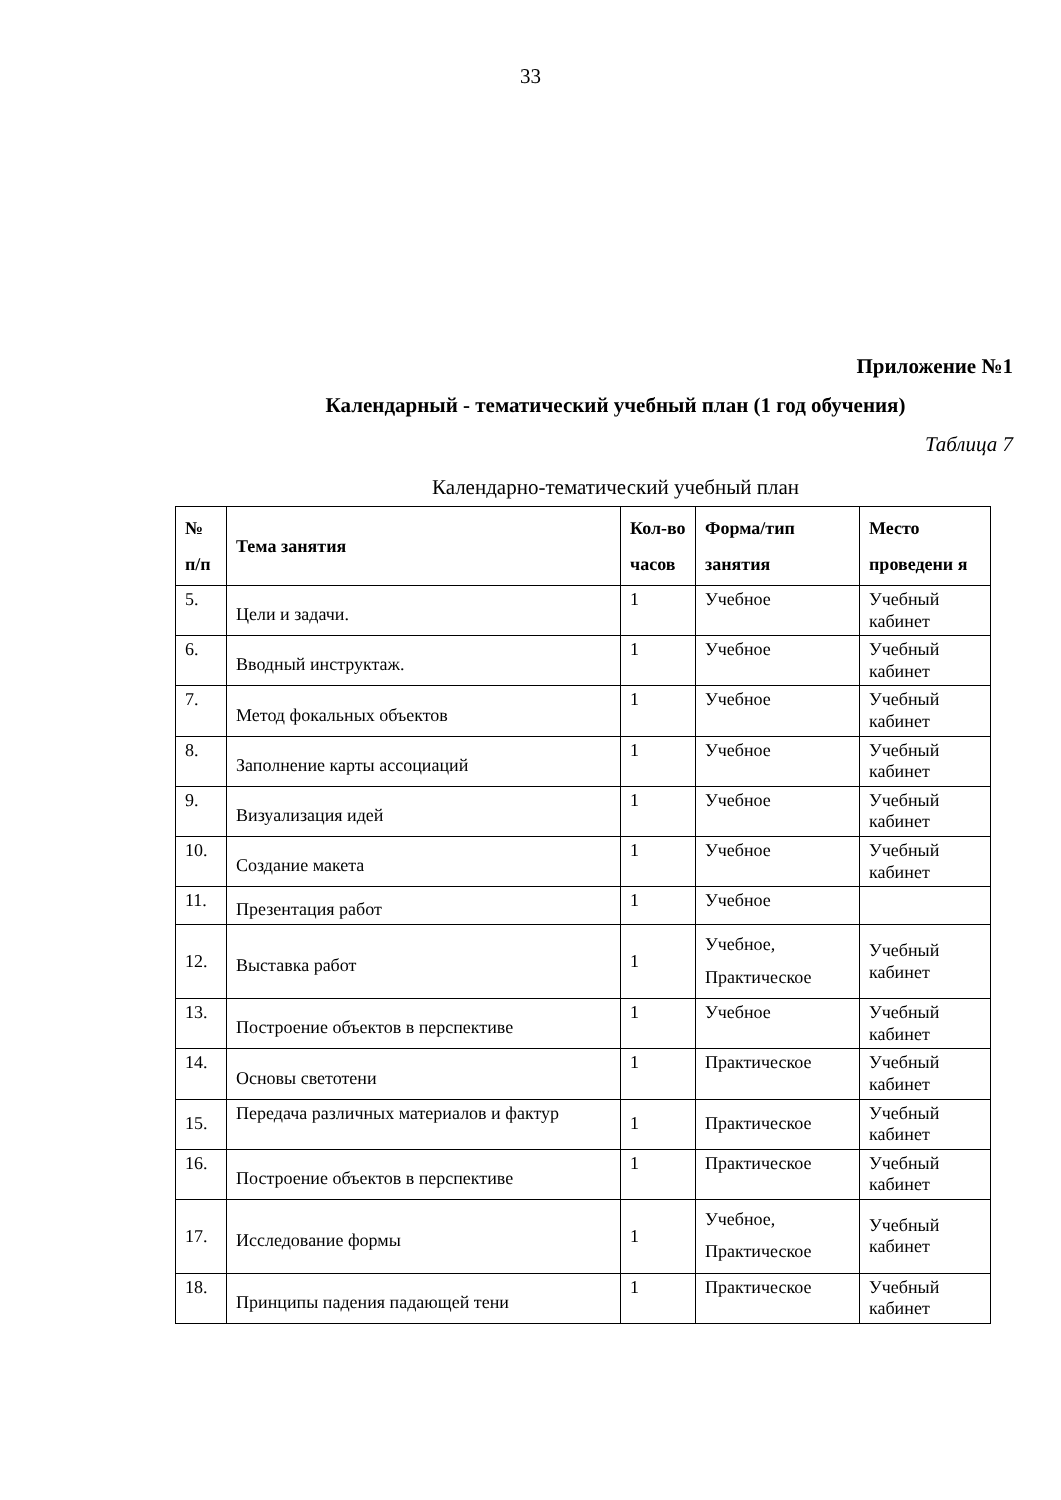33
Приложение №1
Календарный - тематический учебный план (1 год обучения)
Таблица 7
Календарно-тематический учебный план
| № п/п | Тема занятия | Кол-во часов | Форма/тип занятия | Место проведени я |
| --- | --- | --- | --- | --- |
| 5. | Цели и задачи. | 1 | Учебное | Учебный кабинет |
| 6. | Вводный инструктаж. | 1 | Учебное | Учебный кабинет |
| 7. | Метод фокальных объектов | 1 | Учебное | Учебный кабинет |
| 8. | Заполнение карты ассоциаций | 1 | Учебное | Учебный кабинет |
| 9. | Визуализация идей | 1 | Учебное | Учебный кабинет |
| 10. | Создание макета | 1 | Учебное | Учебный кабинет |
| 11. | Презентация работ | 1 | Учебное | |
| 12. | Выставка работ | 1 | Учебное, Практическое | Учебный кабинет |
| 13. | Построение объектов в перспективе | 1 | Учебное | Учебный кабинет |
| 14. | Основы светотени | 1 | Практическое | Учебный кабинет |
| 15. | Передача различных материалов и фактур | 1 | Практическое | Учебный кабинет |
| 16. | Построение объектов в перспективе | 1 | Практическое | Учебный кабинет |
| 17. | Исследование формы | 1 | Учебное, Практическое | Учебный кабинет |
| 18. | Принципы падения падающей тени | 1 | Практическое | Учебный кабинет |